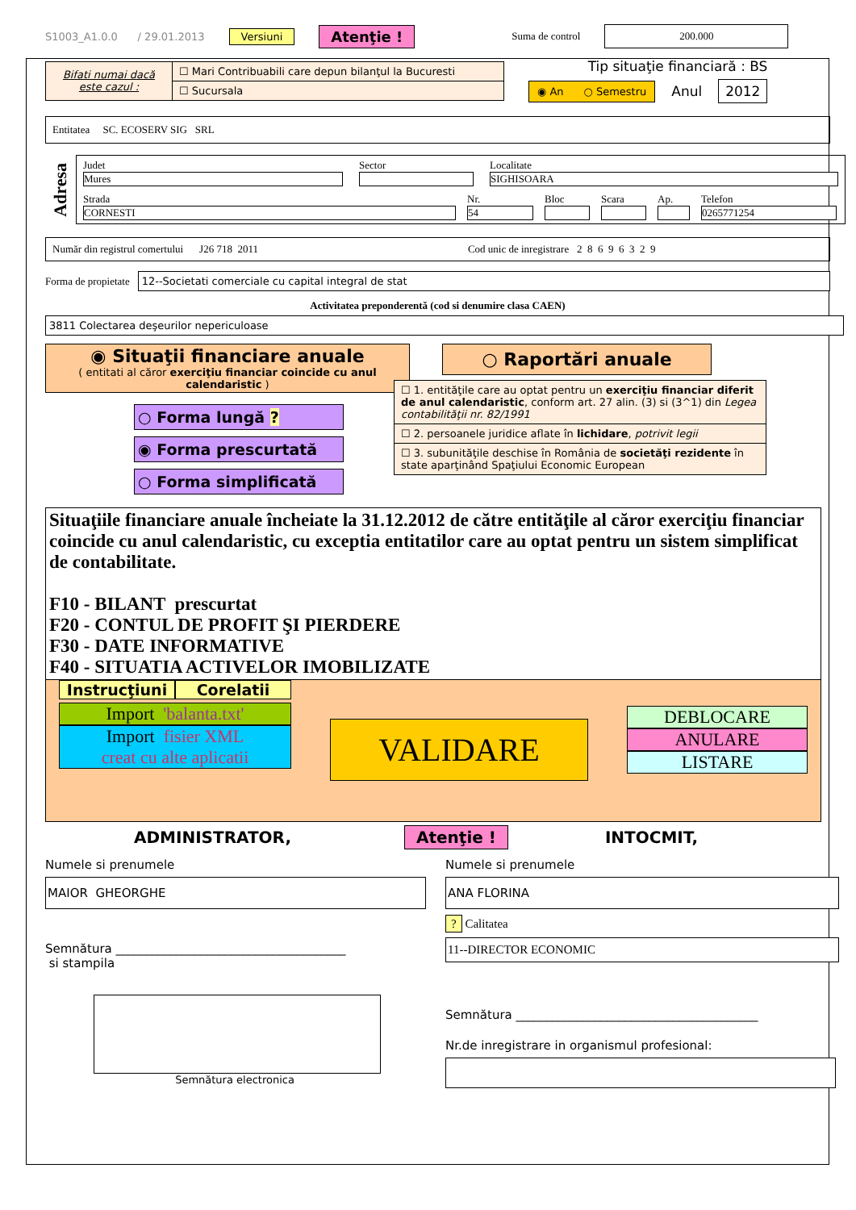S1003_A1.0.0 / 29.01.2013 Versiuni Atenţie ! Suma de control 200.000
Bifati numai dacă este cazul :
☐ Mari Contribuabili care depun bilanţul la Bucuresti
☐ Sucursala
Tip situaţie financiară : BS
◉ An ○ Semestru Anul 2012
Entitatea SC. ECOSERV SIG SRL
Adresa
Judet
Mures
Sector
Localitate
SIGHISOARA
Strada
CORNESTI
Nr.
54
Bloc
Scara
Ap.
Telefon
0265771254
Număr din registrul comertului J26 718 2011 Cod unic de inregistrare 2 8 6 9 6 3 2 9
Forma de propietate 12--Societati comerciale cu capital integral de stat
Activitatea preponderentă (cod si denumire clasa CAEN)
3811 Colectarea deşeurilor nepericuloase
◉ Situaţii financiare anuale
( entitati al căror exerciţiu financiar coincide cu anul calendaristic )
○ Forma lungă ?
◉ Forma prescurtată
○ Forma simplificată
○ Raportări anuale
☐ 1. entităţile care au optat pentru un exerciţiu financiar diferit de anul calendaristic, conform art. 27 alin. (3) si (3^1) din Legea contabilităţii nr. 82/1991
☐ 2. persoanele juridice aflate în lichidare, potrivit legii
☐ 3. subunităţile deschise în România de societăţi rezidente în state aparţinând Spaţiului Economic European
Situaţiile financiare anuale încheiate la 31.12.2012 de către entităţile al căror exerciţiu financiar coincide cu anul calendaristic, cu exceptia entitatilor care au optat pentru un sistem simplificat de contabilitate.
F10 - BILANT prescurtat
F20 - CONTUL DE PROFIT ŞI PIERDERE
F30 - DATE INFORMATIVE
F40 - SITUATIA ACTIVELOR IMOBILIZATE
Instrucţiuni Corelatii
Import 'balanta.txt'
Import fisier XML
creat cu alte aplicatii
VALIDARE
DEBLOCARE
ANULARE
LISTARE
ADMINISTRATOR, Atenţie ! INTOCMIT,
Numele si prenumele
MAIOR GHEORGHE
Semnătura ______________________________________
si stampila
Semnătura electronica
Numele si prenumele
ANA FLORINA
? Calitatea
11--DIRECTOR ECONOMIC
Semnătura ________________________________________
Nr.de inregistrare in organismul profesional: